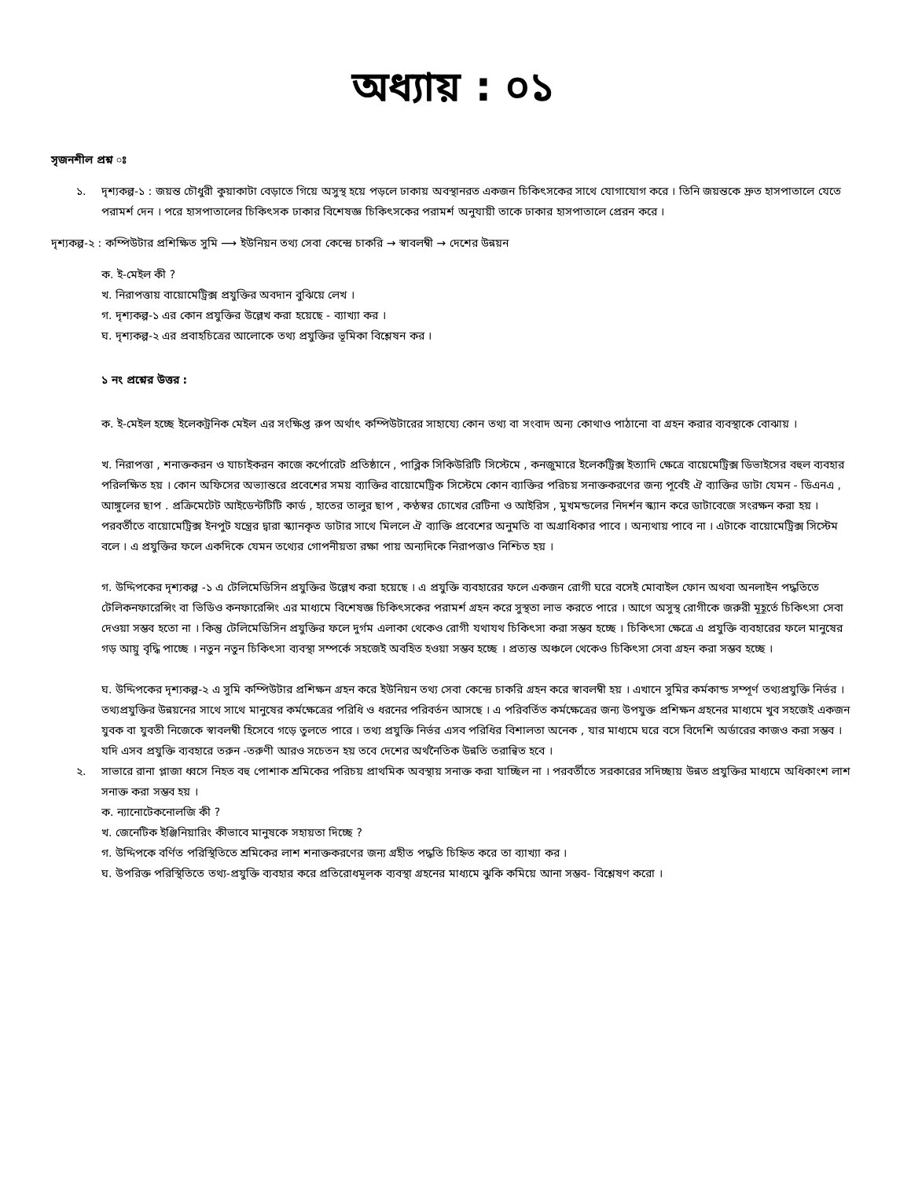অধ্যায় : ০১
সৃজনশীল প্রশ্ন ঃ
১. দৃশ্যকল্প-১ : জয়ন্ত চৌধুরী কুয়াকাটা বেড়াতে গিয়ে অসুস্থ হয়ে পড়লে ঢাকায় অবস্থানরত একজন চিকিৎসকের সাথে যোগাযোগ করে । তিনি জয়ন্তকে দ্রুত হাসপাতালে যেতে পরামর্শ দেন । পরে হাসপাতালের চিকিৎসক ঢাকার বিশেষজ্ঞ চিকিৎসকের পরামর্শ অনুযায়ী তাকে ঢাকার হাসপাতালে প্রেরন করে ।
দৃশ্যকল্প-২ : কম্পিউটার প্রশিক্ষিত সুমি ⟶ ইউনিয়ন তথ্য সেবা কেন্দ্রে চাকরি → স্বাবলম্বী → দেশের উন্নয়ন
ক. ই-মেইল কী ?
খ. নিরাপত্তায় বায়োমেট্রিক্স প্রযুক্তির অবদান বুঝিয়ে লেখ ।
গ. দৃশ্যকল্প-১ এর কোন প্রযুক্তির উল্লেখ করা হয়েছে - ব্যাখ্যা কর ।
ঘ. দৃশ্যকল্প-২ এর প্রবাহচিত্রের আলোকে তথ্য প্রযুক্তির ভূমিকা বিশ্লেষন কর ।
১ নং প্রশ্নের উত্তর :
ক. ই-মেইল হচ্ছে ইলেকট্রনিক মেইল এর সংক্ষিপ্ত রুপ অর্থাৎ কম্পিউটারের সাহায্যে কোন তথ্য বা সংবাদ অন্য কোথাও পাঠানো বা গ্রহন করার ব্যবস্থাকে বোঝায় ।
খ. নিরাপত্তা , শনাক্তকরন ও যাচাইকরন কাজে কর্পোরেট প্রতিষ্ঠানে , পাব্লিক সিকিউরিটি সিস্টেমে , কনজুমারে ইলেকট্রিক্স ইত্যাদি ক্ষেত্রে বায়েমেট্রিক্স ডিভাইসের বহুল ব্যবহার পরিলক্ষিত হয় । কোন অফিসের অভ্যান্তরে প্রবেশের সময় ব্যাক্তির বায়োমেট্রিক সিস্টেমে কোন ব্যাক্তির পরিচয় সনাক্তকরণের জন্য পূর্বেই ঐ ব্যাক্তির ডাটা যেমন - ডিএনএ , আঙ্গুলের ছাপ . প্রক্রিমেটেট আইডেন্টটিটি কার্ড , হাতের তালুর ছাপ , কণ্ঠস্বর চোখের রেটিনা ও আইরিস , মুখমন্ডলের নিদর্শন স্ক্যান করে ডাটাবেজে সংরক্ষন করা হয় । পরবর্তীতে বায়োমেট্রিক্স ইনপুট যন্ত্রের দ্বারা স্ক্যানকৃত ডাটার সাথে মিললে ঐ ব্যাক্তি প্রবেশের অনুমতি বা অগ্রাধিকার পাবে । অন্যথায় পাবে না । এটাকে বায়োমেট্রিক্স সিস্টেম বলে । এ প্রযুক্তির ফলে একদিকে যেমন তথ্যের গোপনীয়তা রক্ষা পায় অন্যদিকে নিরাপত্তাও নিশ্চিত হয় ।
গ. উদ্দিপকের দৃশ্যকল্প -১ এ টেলিমেডিসিন প্রযুক্তির উল্লেখ করা হয়েছে । এ প্রযুক্তি ব্যবহারের ফলে একজন রোগী ঘরে বসেই মোবাইল ফোন অথবা অনলাইন পদ্ধতিতে টেলিকনফারেন্সিং বা ভিডিও কনফারেন্সিং এর মাধ্যমে বিশেষজ্ঞ চিকিৎসকের পরামর্শ গ্রহন করে সুস্থতা লাভ করতে পারে । আগে অসুস্থ রোগীকে জরুরী মূহূর্তে চিকিৎসা সেবা দেওয়া সম্ভব হতো না । কিন্তু টেলিমেডিসিন প্রযুক্তির ফলে দুর্গম এলাকা থেকেও রোগী যথাযথ চিকিৎসা করা সম্ভব হচ্ছে । চিকিৎসা ক্ষেত্রে এ প্রযুক্তি ব্যবহারের ফলে মানুষের গড় আয়ু বৃদ্ধি পাচ্ছে । নতুন নতুন চিকিৎসা ব্যবস্থা সম্পর্কে সহজেই অবহিত হওয়া সম্ভব হচ্ছে । প্রত্যন্ত অঞ্চলে থেকেও চিকিৎসা সেবা গ্রহন করা সম্ভব হচ্ছে ।
ঘ. উদ্দিপকের দৃশ্যকল্প-২ এ সুমি কম্পিউটার প্রশিক্ষন গ্রহন করে ইউনিয়ন তথ্য সেবা কেন্দ্রে চাকরি গ্রহন করে স্বাবলম্বী হয় । এখানে সুমির কর্মকান্ড সম্পূর্ণ তথ্যপ্রযুক্তি নির্ভর । তথ্যপ্রযুক্তির উন্নয়নের সাথে সাথে মানুষের কর্মক্ষেত্রের পরিধি ও ধরনের পরিবর্তন আসছে । এ পরিবর্তিত কর্মক্ষেত্রের জন্য উপযুক্ত প্রশিক্ষন গ্রহনের মাধ্যমে খুব সহজেই একজন যুবক বা যুবতী নিজেকে স্বাবলম্বী হিসেবে গড়ে তুলতে পারে । তথ্য প্রযুক্তি নির্ভর এসব পরিধির বিশালতা অনেক , যার মাধ্যমে ঘরে বসে বিদেশি অর্ডারের কাজও করা সম্ভব । যদি এসব প্রযুক্তি ব্যবহারে তরুন -তরুণী আরও সচেতন হয় তবে দেশের অর্থনৈতিক উন্নতি তরান্বিত হবে ।
২. সাভারে রানা প্লাজা ধ্বসে নিহত বহু পোশাক শ্রমিকের পরিচয় প্রাথমিক অবস্থায় সনাক্ত করা যাচ্ছিল না । পরবর্তীতে সরকারের সদিচ্ছায় উন্নত প্রযুক্তির মাধ্যমে অধিকাংশ লাশ সনাক্ত করা সম্ভব হয় ।
ক. ন্যানোটেকনোলজি কী ?
খ. জেনেটিক ইঞ্জিনিয়ারিং কীভাবে মানুষকে সহায়তা দিচ্ছে ?
গ. উদ্দিপকে বর্ণিত পরিস্থিতিতে শ্রমিকের লাশ শনাক্তকরণের জন্য গ্রহীত পদ্ধতি চিহ্নিত করে তা ব্যাখ্যা কর ।
ঘ. উপরিক্ত পরিস্থিতিতে তথ্য-প্রযুক্তি ব্যবহার করে প্রতিরোধমূলক ব্যবস্থা গ্রহনের মাধ্যমে ঝুকি কমিয়ে আনা সম্ভব- বিশ্লেষণ করো ।